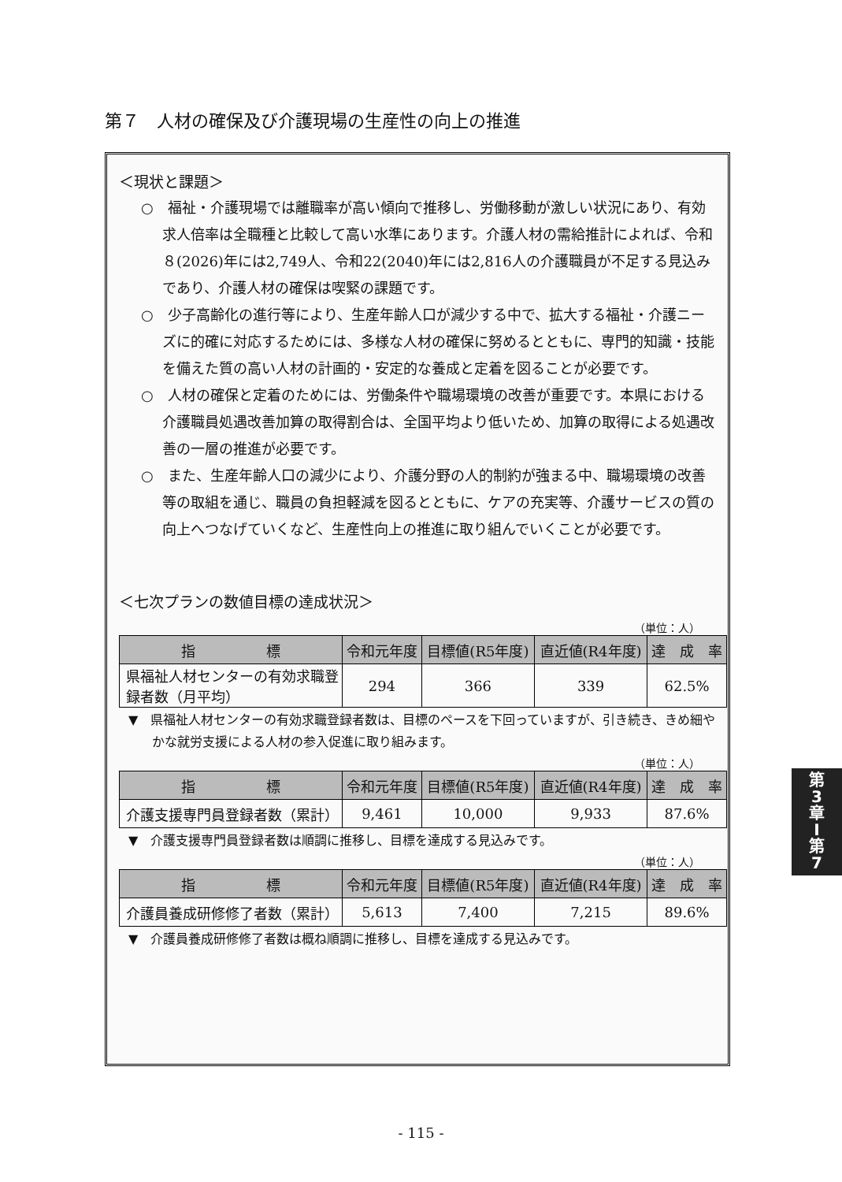第７　人材の確保及び介護現場の生産性の向上の推進
＜現状と課題＞
○　福祉・介護現場では離職率が高い傾向で推移し、労働移動が激しい状況にあり、有効求人倍率は全職種と比較して高い水準にあります。介護人材の需給推計によれば、令和８(2026)年には2,749人、令和22(2040)年には2,816人の介護職員が不足する見込みであり、介護人材の確保は喫緊の課題です。
○　少子高齢化の進行等により、生産年齢人口が減少する中で、拡大する福祉・介護ニーズに的確に対応するためには、多様な人材の確保に努めるとともに、専門的知識・技能を備えた質の高い人材の計画的・安定的な養成と定着を図ることが必要です。
○　人材の確保と定着のためには、労働条件や職場環境の改善が重要です。本県における介護職員処遇改善加算の取得割合は、全国平均より低いため、加算の取得による処遇改善の一層の推進が必要です。
○　また、生産年齢人口の減少により、介護分野の人的制約が強まる中、職場環境の改善等の取組を通じ、職員の負担軽減を図るとともに、ケアの充実等、介護サービスの質の向上へつなげていくなど、生産性向上の推進に取り組んでいくことが必要です。
＜七次プランの数値目標の達成状況＞
（単位：人）
| 指 標 | 令和元年度 | 目標値(R5年度) | 直近値(R4年度) | 達 成 率 |
| --- | --- | --- | --- | --- |
| 県福祉人材センターの有効求職登録者数（月平均） | 294 | 366 | 339 | 62.5% |
▼　県福祉人材センターの有効求職登録者数は、目標のペースを下回っていますが、引き続き、きめ細やかな就労支援による人材の参入促進に取り組みます。
（単位：人）
| 指 標 | 令和元年度 | 目標値(R5年度) | 直近値(R4年度) | 達 成 率 |
| --- | --- | --- | --- | --- |
| 介護支援専門員登録者数（累計） | 9,461 | 10,000 | 9,933 | 87.6% |
▼　介護支援専門員登録者数は順調に推移し、目標を達成する見込みです。
（単位：人）
| 指 標 | 令和元年度 | 目標値(R5年度) | 直近値(R4年度) | 達 成 率 |
| --- | --- | --- | --- | --- |
| 介護員養成研修修了者数（累計） | 5,613 | 7,400 | 7,215 | 89.6% |
▼　介護員養成研修修了者数は概ね順調に推移し、目標を達成する見込みです。
第
3
章
I
第
7
- 115 -